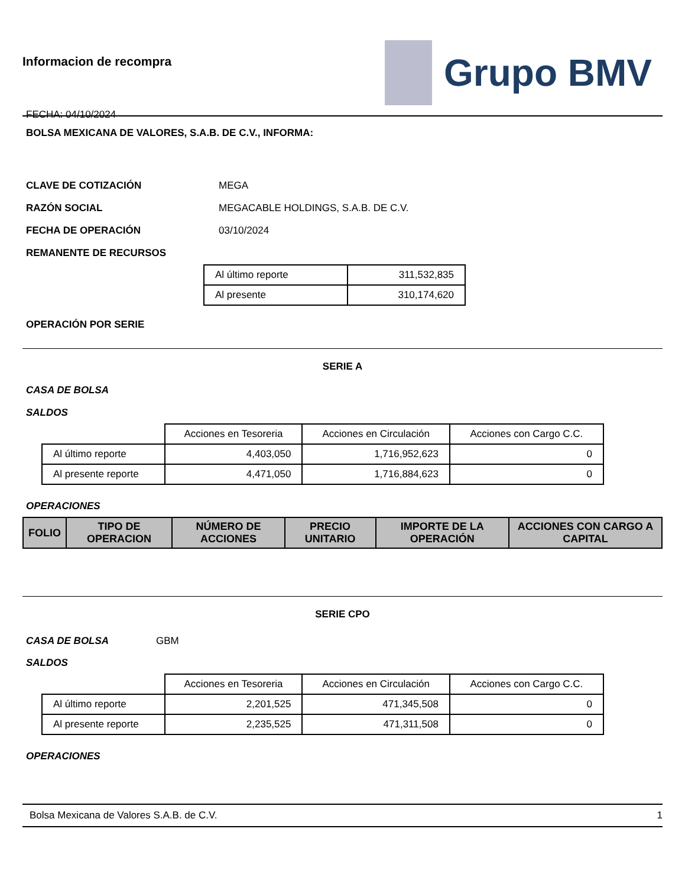Informacion de recompra
FECHA: 04/10/2024
Grupo BMV
BOLSA MEXICANA DE VALORES, S.A.B. DE C.V., INFORMA:
CLAVE DE COTIZACIÓN MEGA
RAZÓN SOCIAL MEGACABLE HOLDINGS, S.A.B. DE C.V.
FECHA DE OPERACIÓN 03/10/2024
REMANENTE DE RECURSOS
| Al último reporte | 311,532,835 |
| Al presente | 310,174,620 |
OPERACIÓN POR SERIE
SERIE A
CASA DE BOLSA
SALDOS
| | Acciones en Tesoreria | Acciones en Circulación | Acciones con Cargo C.C. |
| Al último reporte | 4,403,050 | 1,716,952,623 | 0 |
| Al presente reporte | 4,471,050 | 1,716,884,623 | 0 |
OPERACIONES
| FOLIO | TIPO DE OPERACION | NÚMERO DE ACCIONES | PRECIO UNITARIO | IMPORTE DE LA OPERACIÓN | ACCIONES CON CARGO A CAPITAL |
| --- | --- | --- | --- | --- | --- |
SERIE CPO
CASA DE BOLSA GBM
SALDOS
| | Acciones en Tesoreria | Acciones en Circulación | Acciones con Cargo C.C. |
| Al último reporte | 2,201,525 | 471,345,508 | 0 |
| Al presente reporte | 2,235,525 | 471,311,508 | 0 |
OPERACIONES
Bolsa Mexicana de Valores S.A.B. de C.V. 1